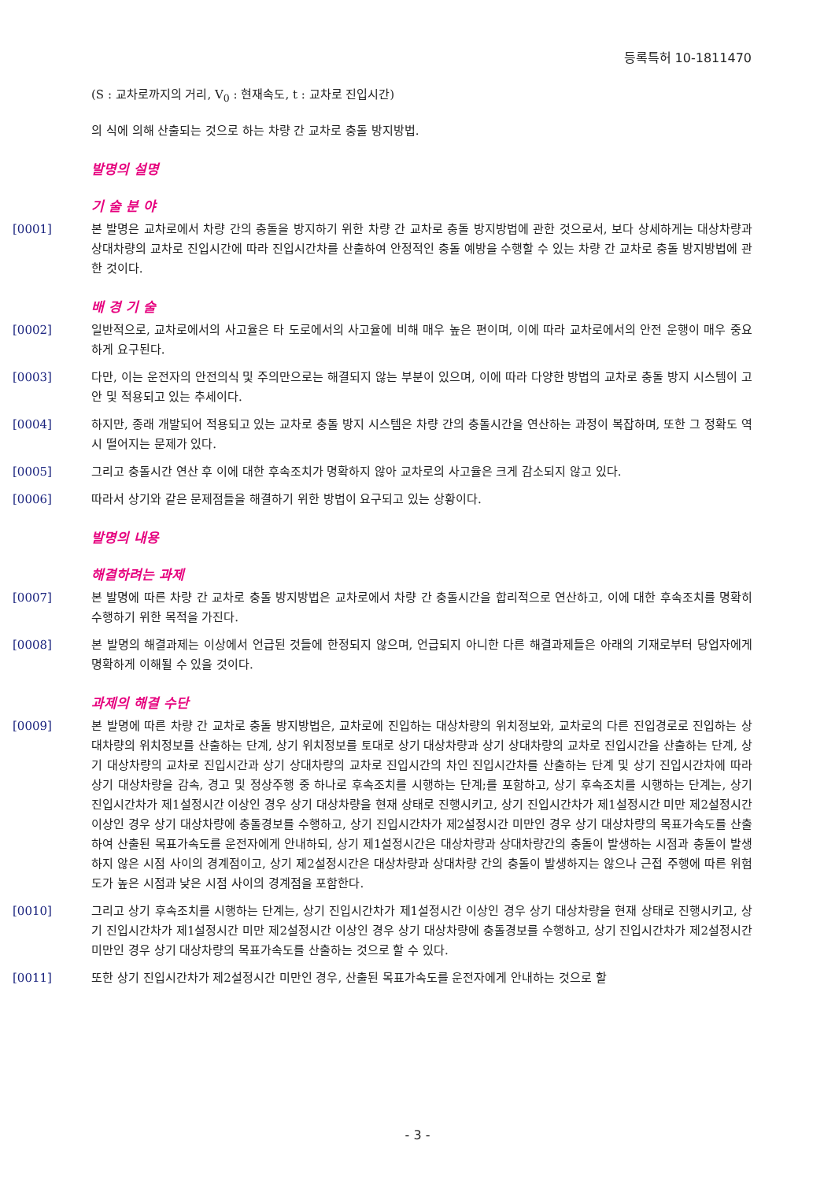등록특허 10-1811470
(S : 교차로까지의 거리, V<sub>0</sub> : 현재속도, t : 교차로 진입시간)
의 식에 의해 산출되는 것으로 하는 차량 간 교차로 충돌 방지방법.
발명의 설명
기 술 분 야
[0001] 본 발명은 교차로에서 차량 간의 충돌을 방지하기 위한 차량 간 교차로 충돌 방지방법에 관한 것으로서, 보다 상세하게는 대상차량과 상대차량의 교차로 진입시간에 따라 진입시간차를 산출하여 안정적인 충돌 예방을 수행할 수 있는 차량 간 교차로 충돌 방지방법에 관한 것이다.
배 경 기 술
[0002] 일반적으로, 교차로에서의 사고율은 타 도로에서의 사고율에 비해 매우 높은 편이며, 이에 따라 교차로에서의 안전 운행이 매우 중요하게 요구된다.
[0003] 다만, 이는 운전자의 안전의식 및 주의만으로는 해결되지 않는 부분이 있으며, 이에 따라 다양한 방법의 교차로 충돌 방지 시스템이 고안 및 적용되고 있는 추세이다.
[0004] 하지만, 종래 개발되어 적용되고 있는 교차로 충돌 방지 시스템은 차량 간의 충돌시간을 연산하는 과정이 복잡하며, 또한 그 정확도 역시 떨어지는 문제가 있다.
[0005] 그리고 충돌시간 연산 후 이에 대한 후속조치가 명확하지 않아 교차로의 사고율은 크게 감소되지 않고 있다.
[0006] 따라서 상기와 같은 문제점들을 해결하기 위한 방법이 요구되고 있는 상황이다.
발명의 내용
해결하려는 과제
[0007] 본 발명에 따른 차량 간 교차로 충돌 방지방법은 교차로에서 차량 간 충돌시간을 합리적으로 연산하고, 이에 대한 후속조치를 명확히 수행하기 위한 목적을 가진다.
[0008] 본 발명의 해결과제는 이상에서 언급된 것들에 한정되지 않으며, 언급되지 아니한 다른 해결과제들은 아래의 기재로부터 당업자에게 명확하게 이해될 수 있을 것이다.
과제의 해결 수단
[0009] 본 발명에 따른 차량 간 교차로 충돌 방지방법은, 교차로에 진입하는 대상차량의 위치정보와, 교차로의 다른 진입경로로 진입하는 상대차량의 위치정보를 산출하는 단계, 상기 위치정보를 토대로 상기 대상차량과 상기 상대차량의 교차로 진입시간을 산출하는 단계, 상기 대상차량의 교차로 진입시간과 상기 상대차량의 교차로 진입시간의 차인 진입시간차를 산출하는 단계 및 상기 진입시간차에 따라 상기 대상차량을 감속, 경고 및 정상주행 중 하나로 후속조치를 시행하는 단계;를 포함하고, 상기 후속조치를 시행하는 단계는, 상기 진입시간차가 제1설정시간 이상인 경우 상기 대상차량을 현재 상태로 진행시키고, 상기 진입시간차가 제1설정시간 미만 제2설정시간 이상인 경우 상기 대상차량에 충돌경보를 수행하고, 상기 진입시간차가 제2설정시간 미만인 경우 상기 대상차량의 목표가속도를 산출하여 산출된 목표가속도를 운전자에게 안내하되, 상기 제1설정시간은 대상차량과 상대차량간의 충돌이 발생하는 시점과 충돌이 발생하지 않은 시점 사이의 경계점이고, 상기 제2설정시간은 대상차량과 상대차량 간의 충돌이 발생하지는 않으나 근접 주행에 따른 위험도가 높은 시점과 낮은 시점 사이의 경계점을 포함한다.
[0010] 그리고 상기 후속조치를 시행하는 단계는, 상기 진입시간차가 제1설정시간 이상인 경우 상기 대상차량을 현재 상태로 진행시키고, 상기 진입시간차가 제1설정시간 미만 제2설정시간 이상인 경우 상기 대상차량에 충돌경보를 수행하고, 상기 진입시간차가 제2설정시간 미만인 경우 상기 대상차량의 목표가속도를 산출하는 것으로 할 수 있다.
[0011] 또한 상기 진입시간차가 제2설정시간 미만인 경우, 산출된 목표가속도를 운전자에게 안내하는 것으로 할
- 3 -